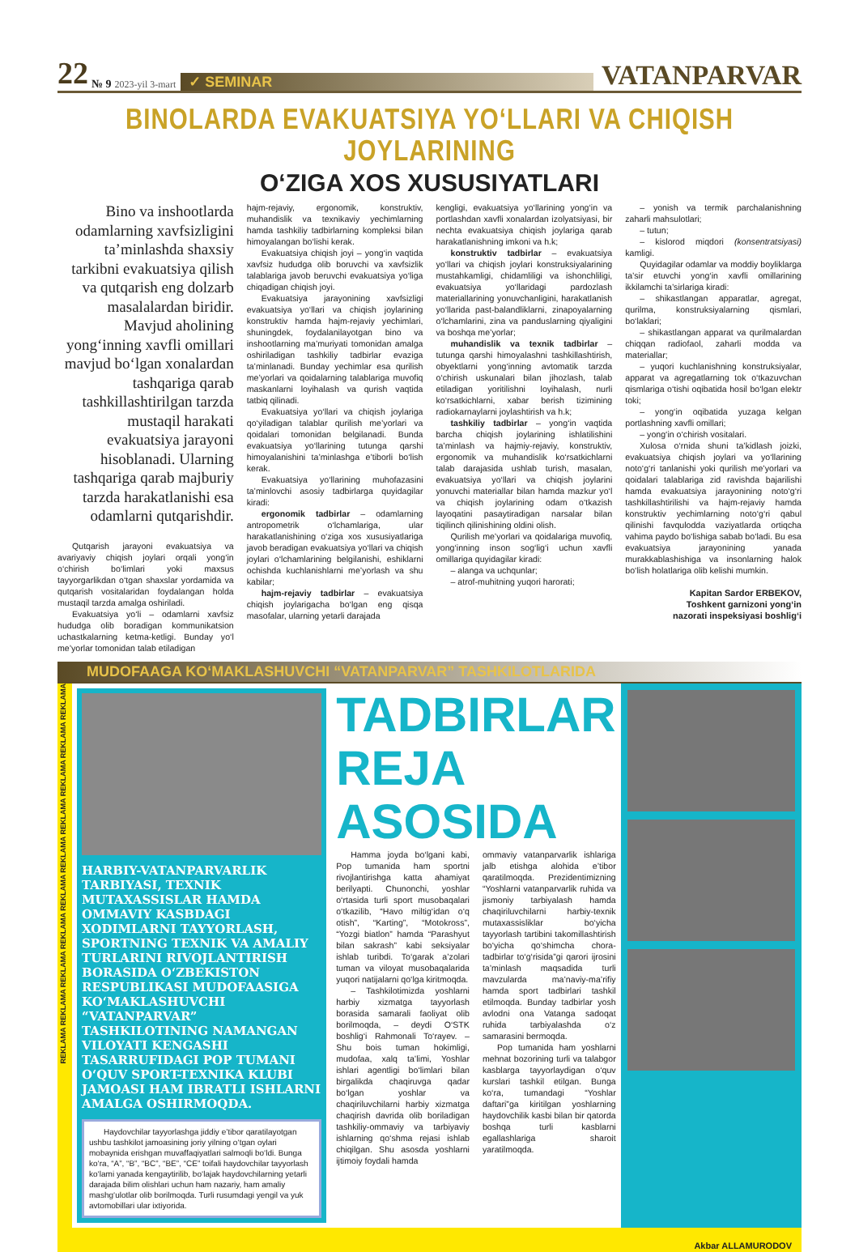22 № 9 2023-yil 3-mart ✓ SEMINAR VATANPARVAR
BINOLARDA EVAKUATSIYA YO‘LLARI VA CHIQISH JOYLARINING
O‘ZIGA XOS XUSUSIYATLARI
Bino va inshootlarda odamlarning xavfsizligini ta’minlashda shaxsiy tarkibni evakuatsiya qilish va qutqarish eng dolzarb masalalardan biridir. Mavjud aholining yong‘inning xavfli omillari mavjud bo‘lgan xonalardan tashqariga qarab tashkillashtirilgan tarzda mustaqil harakati evakuatsiya jarayoni hisoblanadi. Ularning tashqariga qarab majburiy tarzda harakatlanishi esa odamlarni qutqarishdir.
Qutqarish jarayoni evakuatsiya va avariyaviy chiqish joylari orqali yong‘in o‘chirish bo‘limlari yoki maxsus tayyorgarlikdan o‘tgan shaxslar yordamida va qutqarish vositalaridan foydalangan holda mustaqil tarzda amalga oshiriladi.
Evakuatsiya yo‘li – odamlarni xavfsiz hududga olib boradigan kommunikatsion uchastkalarning ketma-ketligi. Bunday yo‘l me’yorlar tomonidan talab etiladigan
hajm-rejaviy, ergonomik, konstruktiv, muhandislik va texnikaviy yechimlarning hamda tashkiliy tadbirlarning kompleksi bilan himoyalangan bo‘lishi kerak.
Evakuatsiya chiqish joyi – yong‘in vaqtida xavfsiz hududga olib boruvchi va xavfsizlik talablariga javob beruvchi evakuatsiya yo‘liga chiqadigan chiqish joyi.
Evakuatsiya jarayonining xavfsizligi evakuatsiya yo‘llari va chiqish joylarining konstruktiv hamda hajm-rejaviy yechimlari, shuningdek, foydalanilayotgan bino va inshootlarning ma’muriyati tomonidan amalga oshiriladigan tashkiliy tadbirlar evaziga ta’minlanadi. Bunday yechimlar esa qurilish me’yorlari va qoidalarning talablariga muvofiq maskanlarni loyihalash va qurish vaqtida tatbiq qilinadi.
Evakuatsiya yo‘llari va chiqish joylariga qo‘yiladigan talablar qurilish me’yorlari va qoidalari tomonidan belgilanadi. Bunda evakuatsiya yo‘llarining tutunga qarshi himoyalanishini ta’minlashga e’tiborli bo‘lish kerak.
Evakuatsiya yo‘llarining muhofazasini ta’minlovchi asosiy tadbirlarga quyidagilar kiradi:
ergonomik tadbirlar – odamlarning antropometrik o‘lchamlariga, ular harakatlanishining o‘ziga xos xususiyatlariga javob beradigan evakuatsiya yo‘llari va chiqish joylari o‘lchamlarining belgilanishi, eshiklarni ochishda kuchlanishlarni me’yorlash va shu kabilar;
hajm-rejaviy tadbirlar – evakuatsiya chiqish joylarigacha bo‘lgan eng qisqa masofalar, ularning yetarli darajada
kengligi, evakuatsiya yo‘llarining yong‘in va portlashdan xavfli xonalardan izolyatsiyasi, bir nechta evakuatsiya chiqish joylariga qarab harakatlanishning imkoni va h.k;
konstruktiv tadbirlar – evakuatsiya yo‘llari va chiqish joylari konstruksiyalarining mustahkamligi, chidamliligi va ishonchliligi, evakuatsiya yo‘llaridagi pardozlash materiallarining yonuvchanligini, harakatlanish yo‘llarida past-balandliklarni, zinapoyalarning o‘lchamlarini, zina va panduslarning qiyaligini va boshqa me’yorlar;
muhandislik va texnik tadbirlar – tutunga qarshi himoyalashni tashkillashtirish, obyektlarni yong‘inning avtomatik tarzda o‘chirish uskunalari bilan jihozlash, talab etiladigan yoritilishni loyihalash, nurli ko‘rsatkichlarni, xabar berish tizimining radiokarnaylarni joylashtirish va h.k;
tashkiliy tadbirlar – yong‘in vaqtida barcha chiqish joylarining ishlatilishini ta’minlash va hajmiy-rejaviy, konstruktiv, ergonomik va muhandislik ko‘rsatkichlarni talab darajasida ushlab turish, masalan, evakuatsiya yo‘llari va chiqish joylarini yonuvchi materiallar bilan hamda mazkur yo‘l va chiqish joylarining odam o‘tkazish layoqatini pasaytiradigan narsalar bilan tiqilinch qilinishining oldini olish.
Qurilish me’yorlari va qoidalariga muvofiq, yong‘inning inson sog‘lig‘i uchun xavfli omillariga quyidagilar kiradi:
– alanga va uchqunlar;
– atrof-muhitning yuqori harorati;
– yonish va termik parchalanishning zaharli mahsulotlari;
– tutun;
– kislorod miqdori (konsentratsiyasi) kamligi.
Quyidagilar odamlar va moddiy boyliklarga ta’sir etuvchi yong‘in xavfli omillarining ikkilamchi ta’sirlariga kiradi:
– shikastlangan apparatlar, agregat, qurilma, konstruksiyalarning qismlari, bo‘laklari;
– shikastlangan apparat va qurilmalardan chiqqan radiofaol, zaharli modda va materiallar;
– yuqori kuchlanishning konstruksiyalar, apparat va agregatlarning tok o‘tkazuvchan qismlariga o‘tishi oqibatida hosil bo‘lgan elektr toki;
– yong‘in oqibatida yuzaga kelgan portlashning xavfli omillari;
– yong‘in o‘chirish vositalari.
Xulosa o‘rnida shuni ta’kidlash joizki, evakuatsiya chiqish joylari va yo‘llarining noto‘g‘ri tanlanishi yoki qurilish me’yorlari va qoidalari talablariga zid ravishda bajarilishi hamda evakuatsiya jarayonining noto‘g‘ri tashkillashtirilishi va hajm-rejaviy hamda konstruktiv yechimlarning noto‘g‘ri qabul qilinishi favqulodda vaziyatlarda ortiqcha vahima paydo bo‘lishiga sabab bo‘ladi. Bu esa evakuatsiya jarayonining yanada murakkablashishiga va insonlarning halok bo‘lish holatlariga olib kelishi mumkin.
Kapitan Sardor ERBEKOV,
Toshkent garnizoni yong‘in
nazorati inspeksiyasi boshlig‘i
MUDOFAAGA KO‘MAKLASHUVCHI “VATANPARVAR” TASHKILOTLARIDA
REKLAMA REKLAMA REKLAMA REKLAMA REKLAMA REKLAMA REKLAMA REKLAMA REKLAMA REKLAMA
HARBIY-VATANPARVARLIK TARBIYASI, TEXNIK MUTAXASSISLAR HAMDA OMMAVIY KASBDAGI XODIMLARNI TAYYORLASH, SPORTNING TEXNIK VA AMALIY TURLARINI RIVOJLANTIRISH BORASIDA O‘ZBEKISTON RESPUBLIKASI MUDOFAASIGA KO‘MAKLASHUVCHI “VATANPARVAR” TASHKILOTINING NAMANGAN VILOYATI KENGASHI TASARRUFIDAGI POP TUMANI O‘QUV SPORT-TEXNIKA KLUBI JAMOASI HAM IBRATLI ISHLARNI AMALGA OSHIRMOQDA.
Haydovchilar tayyorlashga jiddiy e’tibor qaratilayotgan ushbu tashkilot jamoasining joriy yilning o‘tgan oylari mobaynida erishgan muvaffaqiyatlari salmoqli bo‘ldi. Bunga ko‘ra, “A”, “B”, “BC”, “BE”, “CE” toifali haydovchilar tayyorlash ko‘lami yanada kengaytirilib, bo‘lajak haydovchilarning yetarli darajada bilim olishlari uchun ham nazariy, ham amaliy mashg‘ulotlar olib borilmoqda. Turli rusumdagi yengil va yuk avtomobillari ular ixtiyorida.
TADBIRLAR
REJA ASOSIDA
Hamma joyda bo‘lgani kabi, Pop tumanida ham sportni rivojlantirishga katta ahamiyat berilyapti. Chunonchi, yoshlar o‘rtasida turli sport musobaqalari o‘tkazilib, “Havo miltig‘idan o‘q otish”, “Karting”, “Motokross”, “Yozgi biatlon” hamda “Parashyut bilan sakrash” kabi seksiyalar ishlab turibdi. To‘garak a’zolari tuman va viloyat musobaqalarida yuqori natijalarni qo‘lga kiritmoqda.
– Tashkilotimizda yoshlarni harbiy xizmatga tayyorlash borasida samarali faoliyat olib borilmoqda, – deydi O‘STK boshlig‘i Rahmonali To‘rayev. – Shu bois tuman hokimligi, mudofaa, xalq ta’limi, Yoshlar ishlari agentligi bo‘limlari bilan birgalikda chaqiruvga qadar bo‘lgan yoshlar va chaqiriluvchilarni harbiy xizmatga chaqirish davrida olib boriladigan tashkiliy-ommaviy va tarbiyaviy ishlarning qo‘shma rejasi ishlab chiqilgan. Shu asosda yoshlarni ijtimoiy foydali hamda
ommaviy vatanparvarlik ishlariga jalb etishga alohida e’tibor qaratilmoqda. Prezidentimizning “Yoshlarni vatanparvarlik ruhida va jismoniy tarbiyalash hamda chaqiriluvchilarni harbiy-texnik mutaxassisliklar bo‘yicha tayyorlash tartibini takomillashtirish bo‘yicha qo‘shimcha chora-tadbirlar to‘g‘risida”gi qarori ijrosini ta’minlash maqsadida turli mavzularda ma’naviy-ma’rifiy hamda sport tadbirlari tashkil etilmoqda. Bunday tadbirlar yosh avlodni ona Vatanga sadoqat ruhida tarbiyalashda o‘z samarasini bermoqda.
Pop tumanida ham yoshlarni mehnat bozorining turli va talabgor kasblarga tayyorlaydigan o‘quv kurslari tashkil etilgan. Bunga ko‘ra, tumandagi “Yoshlar daftari”ga kiritilgan yoshlarning haydovchilik kasbi bilan bir qatorda boshqa turli kasblarni egallashlariga sharoit yaratilmoqda.
Akbar ALLAMURODOV